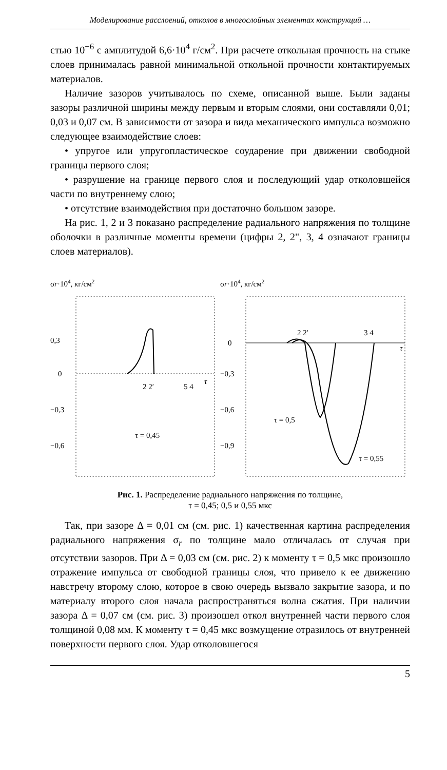Моделирование расслоений, отколов в многослойных элементах конструкций …
стью 10<sup>−6</sup> с амплитудой 6,6·10<sup>4</sup> г/см<sup>2</sup>. При расчете откольная прочность на стыке слоев принималась равной минимальной откольной прочности контактируемых материалов.
Наличие зазоров учитывалось по схеме, описанной выше. Были заданы зазоры различной ширины между первым и вторым слоями, они составляли 0,01; 0,03 и 0,07 см. В зависимости от зазора и вида механического импульса возможно следующее взаимодействие слоев:
• упругое или упругопластическое соударение при движении свободной границы первого слоя;
• разрушение на границе первого слоя и последующий удар отколовшейся части по внутреннему слою;
• отсутствие взаимодействия при достаточно большом зазоре.
На рис. 1, 2 и 3 показано распределение радиального напряжения по толщине оболочки в различные моменты времени (цифры 2, 2", 3, 4 означают границы слоев материалов).
σr·104, кг/см2
0,3
0
−0,3
−0,6
2 2′
5 4
τ
τ = 0,45
σr·104, кг/см2
0
−0,3
−0,6
−0,9
2 2′
3 4
τ
τ = 0,5
τ = 0,55
Рис. 1. Распределение радиального напряжения по толщине,
τ = 0,45; 0,5 и 0,55 мкс
Так, при зазоре Δ = 0,01 см (см. рис. 1) качественная картина распределения радиального напряжения σ<sub>r</sub> по толщине мало отличалась от случая при отсутствии зазоров. При Δ = 0,03 см (см. рис. 2) к моменту τ = 0,5 мкс произошло отражение импульса от свободной границы слоя, что привело к ее движению навстречу второму слою, которое в свою очередь вызвало закрытие зазора, и по материалу второго слоя начала распространяться волна сжатия. При наличии зазора Δ = 0,07 см (см. рис. 3) произошел откол внутренней части первого слоя толщиной 0,08 мм. К моменту τ = 0,45 мкс возмущение отразилось от внутренней поверхности первого слоя. Удар отколовшегося
5